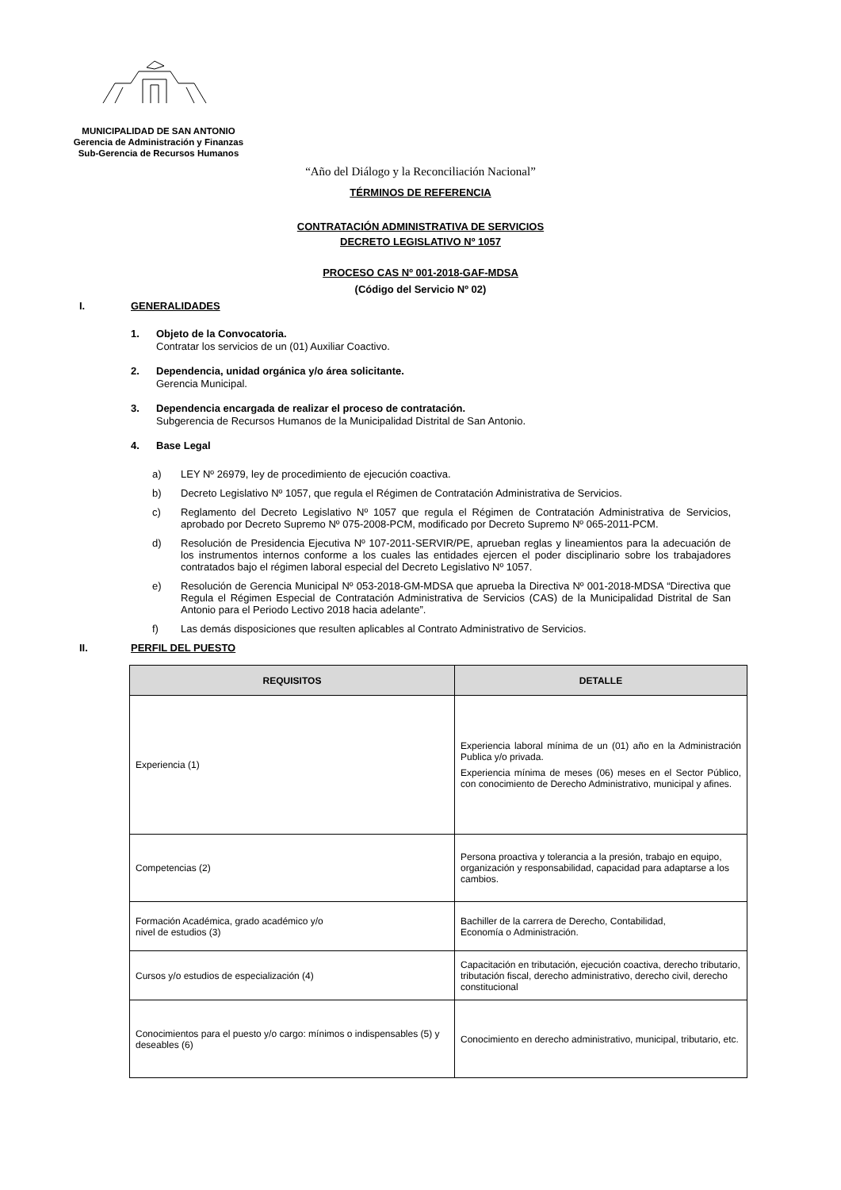MUNICIPALIDAD DE SAN ANTONIO
Gerencia de Administración y Finanzas
Sub-Gerencia de Recursos Humanos
“Año del Diálogo y la Reconciliación Nacional”
TÉRMINOS DE REFERENCIA
CONTRATACIÓN ADMINISTRATIVA DE SERVICIOS
DECRETO LEGISLATIVO Nº 1057
PROCESO CAS Nº 001-2018-GAF-MDSA
(Código del Servicio Nº 02)
I. GENERALIDADES
1. Objeto de la Convocatoria.
Contratar los servicios de un (01) Auxiliar Coactivo.
2. Dependencia, unidad orgánica y/o área solicitante.
Gerencia Municipal.
3. Dependencia encargada de realizar el proceso de contratación.
Subgerencia de Recursos Humanos de la Municipalidad Distrital de San Antonio.
4. Base Legal
a) LEY Nº 26979, ley de procedimiento de ejecución coactiva.
b) Decreto Legislativo Nº 1057, que regula el Régimen de Contratación Administrativa de Servicios.
c) Reglamento del Decreto Legislativo Nº 1057 que regula el Régimen de Contratación Administrativa de Servicios, aprobado por Decreto Supremo Nº 075-2008-PCM, modificado por Decreto Supremo Nº 065-2011-PCM.
d) Resolución de Presidencia Ejecutiva Nº 107-2011-SERVIR/PE, aprueban reglas y lineamientos para la adecuación de los instrumentos internos conforme a los cuales las entidades ejercen el poder disciplinario sobre los trabajadores contratados bajo el régimen laboral especial del Decreto Legislativo Nº 1057.
e) Resolución de Gerencia Municipal Nº 053-2018-GM-MDSA que aprueba la Directiva Nº 001-2018-MDSA “Directiva que Regula el Régimen Especial de Contratación Administrativa de Servicios (CAS) de la Municipalidad Distrital de San Antonio para el Periodo Lectivo 2018 hacia adelante”.
f) Las demás disposiciones que resulten aplicables al Contrato Administrativo de Servicios.
II. PERFIL DEL PUESTO
| REQUISITOS | DETALLE |
| --- | --- |
| Experiencia (1) | Experiencia laboral mínima de un (01) año en la Administración Publica y/o privada. Experiencia mínima de meses (06) meses en el Sector Público, con conocimiento de Derecho Administrativo, municipal y afines. |
| Competencias (2) | Persona proactiva y tolerancia a la presión, trabajo en equipo, organización y responsabilidad, capacidad para adaptarse a los cambios. |
| Formación Académica, grado académico y/o nivel de estudios (3) | Bachiller de la carrera de Derecho, Contabilidad, Economía o Administración. |
| Cursos y/o estudios de especialización (4) | Capacitación en tributación, ejecución coactiva, derecho tributario, tributación fiscal, derecho administrativo, derecho civil, derecho constitucional |
| Conocimientos para el puesto y/o cargo: mínimos o indispensables (5) y deseables (6) | Conocimiento en derecho administrativo, municipal, tributario, etc. |